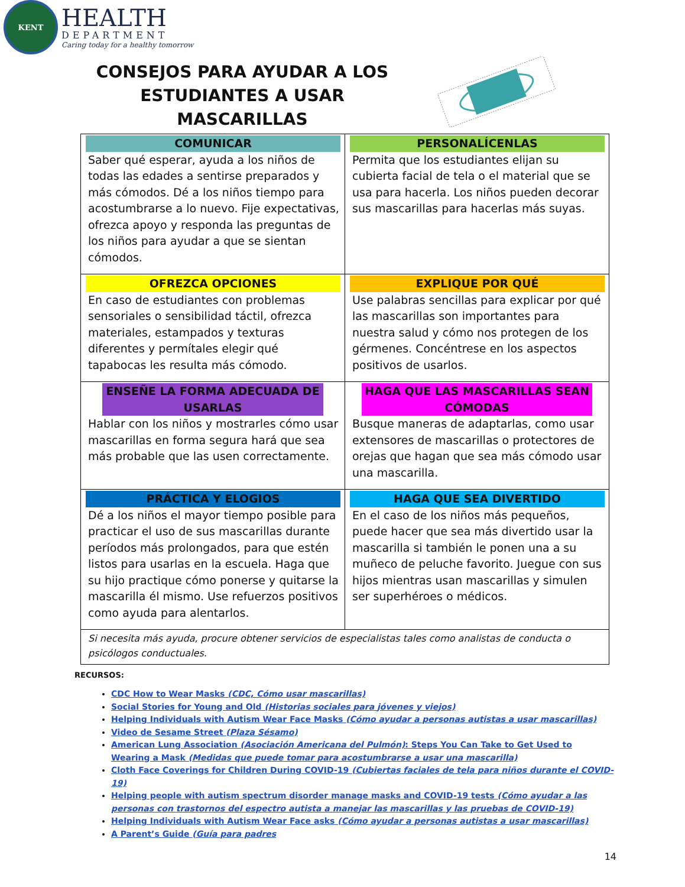KENT
HEALTH
DEPARTMENT
Caring today for a healthy tomorrow
CONSEJOS PARA AYUDAR A LOS ESTUDIANTES A USAR MASCARILLAS
| COMUNICAR Saber qué esperar, ayuda a los niños de todas las edades a sentirse preparados y más cómodos. Dé a los niños tiempo para acostumbrarse a lo nuevo. Fije expectativas, ofrezca apoyo y responda las preguntas de los niños para ayudar a que se sientan cómodos. | PERSONALÍCENLAS Permita que los estudiantes elijan su cubierta facial de tela o el material que se usa para hacerla. Los niños pueden decorar sus mascarillas para hacerlas más suyas. |
| OFREZCA OPCIONES En caso de estudiantes con problemas sensoriales o sensibilidad táctil, ofrezca materiales, estampados y texturas diferentes y permítales elegir qué tapabocas les resulta más cómodo. | EXPLIQUE POR QUÉ Use palabras sencillas para explicar por qué las mascarillas son importantes para nuestra salud y cómo nos protegen de los gérmenes. Concéntrese en los aspectos positivos de usarlos. |
| ENSEÑE LA FORMA ADECUADA DE USARLAS Hablar con los niños y mostrarles cómo usar mascarillas en forma segura hará que sea más probable que las usen correctamente. | HAGA QUE LAS MASCARILLAS SEAN CÓMODAS Busque maneras de adaptarlas, como usar extensores de mascarillas o protectores de orejas que hagan que sea más cómodo usar una mascarilla. |
| PRÁCTICA Y ELOGIOS Dé a los niños el mayor tiempo posible para practicar el uso de sus mascarillas durante períodos más prolongados, para que estén listos para usarlas en la escuela. Haga que su hijo practique cómo ponerse y quitarse la mascarilla él mismo. Use refuerzos positivos como ayuda para alentarlos. | HAGA QUE SEA DIVERTIDO En el caso de los niños más pequeños, puede hacer que sea más divertido usar la mascarilla si también le ponen una a su muñeco de peluche favorito. Juegue con sus hijos mientras usan mascarillas y simulen ser superhéroes o médicos. |
| Si necesita más ayuda, procure obtener servicios de especialistas tales como analistas de conducta o psicólogos conductuales. | |
RECURSOS:
CDC How to Wear Masks (CDC, Cómo usar mascarillas)
Social Stories for Young and Old (Historias sociales para jóvenes y viejos)
Helping Individuals with Autism Wear Face Masks (Cómo ayudar a personas autistas a usar mascarillas)
Video de Sesame Street (Plaza Sésamo)
American Lung Association (Asociación Americana del Pulmón): Steps You Can Take to Get Used to Wearing a Mask (Medidas que puede tomar para acostumbrarse a usar una mascarilla)
Cloth Face Coverings for Children During COVID-19 (Cubiertas faciales de tela para niños durante el COVID-19)
Helping people with autism spectrum disorder manage masks and COVID-19 tests (Cómo ayudar a las personas con trastornos del espectro autista a manejar las mascarillas y las pruebas de COVID-19)
Helping Individuals with Autism Wear Face asks (Cómo ayudar a personas autistas a usar mascarillas)
A Parent’s Guide (Guía para padres
14